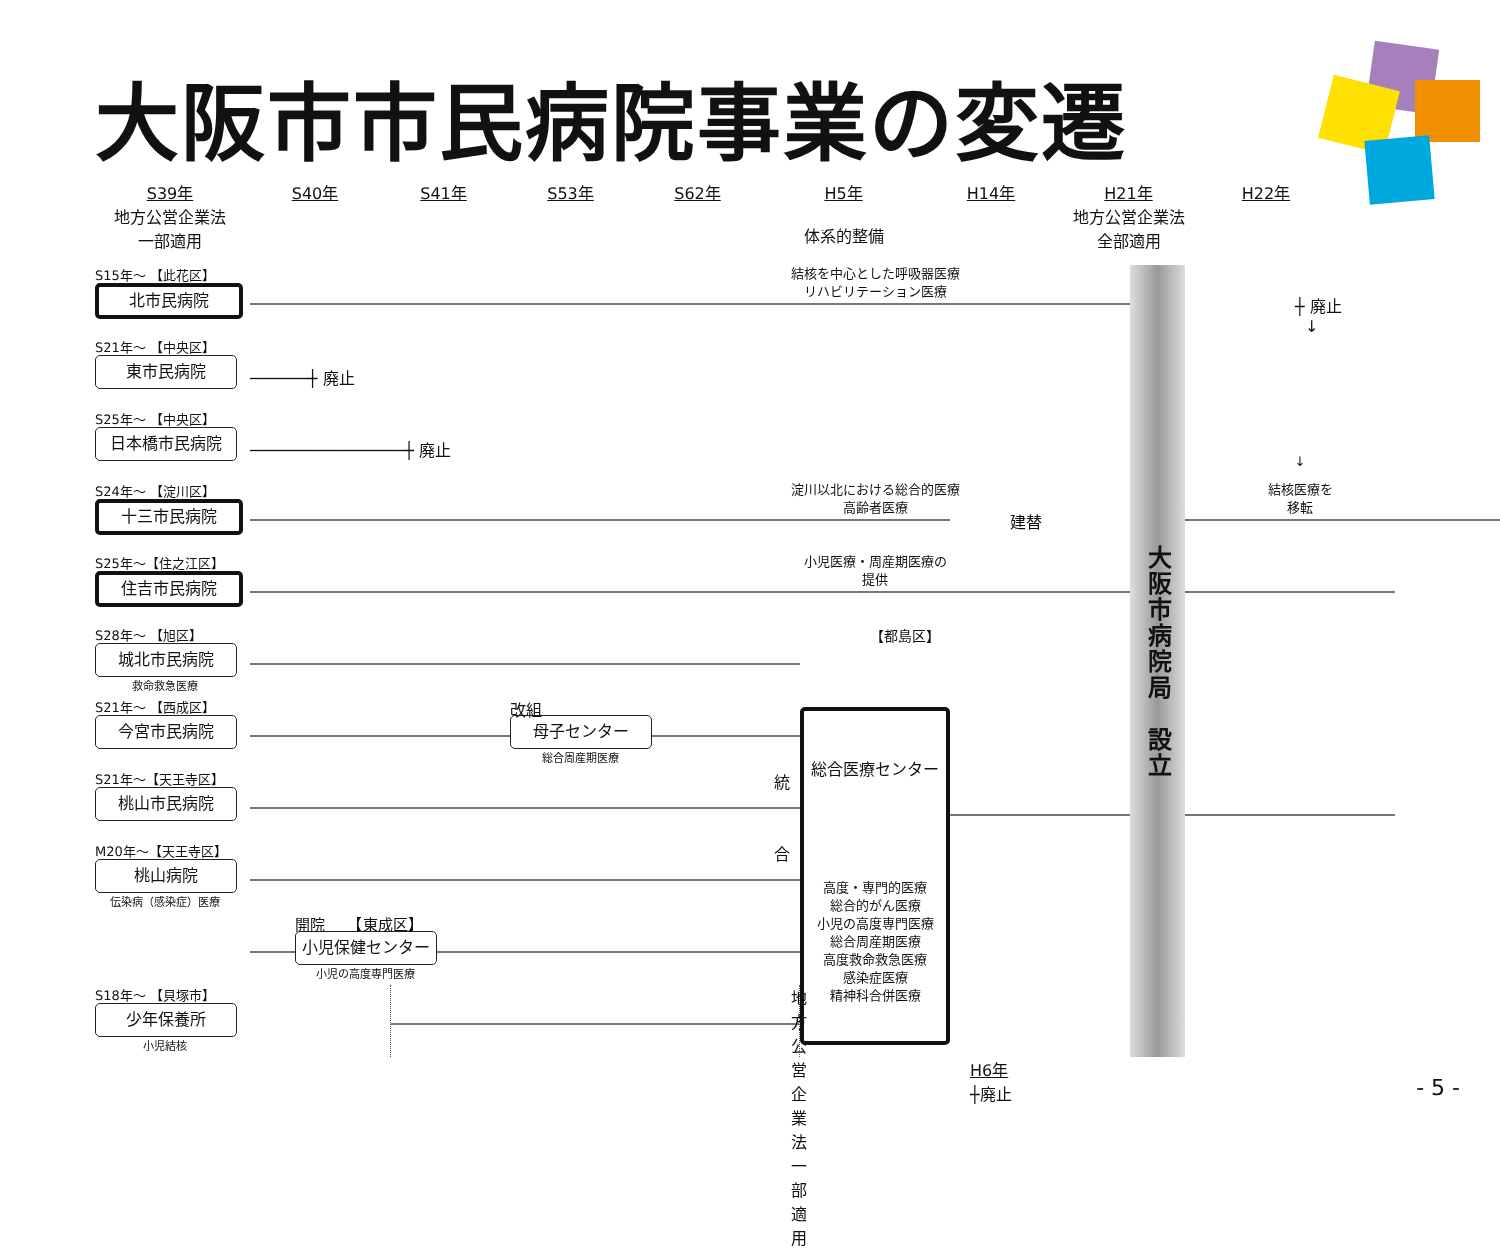大阪市市民病院事業の変遷
S39年
地方公営企業法
一部適用
S40年
S41年
S53年
S62年
H5年
体系的整備
H14年
H21年
地方公営企業法
全部適用
H22年
大阪市病院局　設立
S15年～ 【此花区】
北市民病院
結核を中心とした呼吸器医療
リハビリテーション医療
┼ 廃止
↓
S21年～ 【中央区】
東市民病院
──────┼ 廃止
S25年～ 【中央区】
日本橋市民病院
────────────────┼ 廃止
↓
S24年～ 【淀川区】
十三市民病院
淀川以北における総合的医療
高齢者医療
建替
結核医療を
移転
S25年～【住之江区】
住吉市民病院
小児医療・周産期医療の
提供
S28年～ 【旭区】
城北市民病院
救命救急医療
【都島区】
S21年～ 【西成区】
今宮市民病院
改組
母子センター
総合周産期医療
総合医療センター
高度・専門的医療
総合的がん医療
小児の高度専門医療
総合周産期医療
高度救命救急医療
感染症医療
精神科合併医療
S21年～【天王寺区】
桃山市民病院
統
M20年～【天王寺区】
桃山病院
伝染病（感染症）医療
合
開院　　【東成区】
小児保健センター
小児の高度専門医療
S18年～ 【貝塚市】
少年保養所
小児結核
地方公営企業法 一部適用
H6年
┼廃止
- 5 -